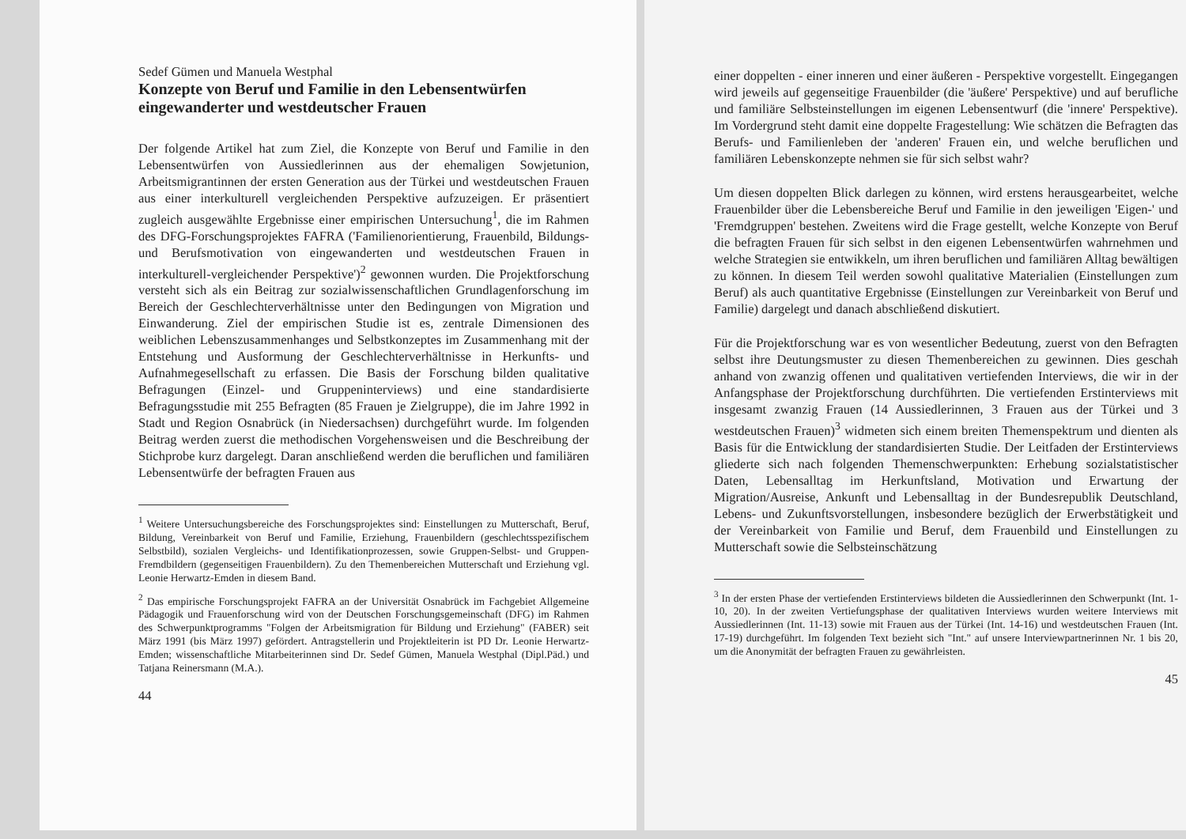Sedef Gümen und Manuela Westphal
Konzepte von Beruf und Familie in den Lebensentwürfen eingewanderter und westdeutscher Frauen
Der folgende Artikel hat zum Ziel, die Konzepte von Beruf und Familie in den Lebensentwürfen von Aussiedlerinnen aus der ehemaligen Sowjetunion, Arbeitsmigrantinnen der ersten Generation aus der Türkei und westdeutschen Frauen aus einer interkulturell vergleichenden Perspektive aufzuzeigen. Er präsentiert zugleich ausgewählte Ergebnisse einer empirischen Untersuchung<sup>1</sup>, die im Rahmen des DFG-Forschungsprojektes FAFRA ('Familienorientierung, Frauenbild, Bildungs- und Berufsmotivation von eingewanderten und westdeutschen Frauen in interkulturell-vergleichender Perspektive')<sup>2</sup> gewonnen wurden. Die Projektforschung versteht sich als ein Beitrag zur sozialwissenschaftlichen Grundlagenforschung im Bereich der Geschlechterverhältnisse unter den Bedingungen von Migration und Einwanderung. Ziel der empirischen Studie ist es, zentrale Dimensionen des weiblichen Lebenszusammenhanges und Selbstkonzeptes im Zusammenhang mit der Entstehung und Ausformung der Geschlechterverhältnisse in Herkunfts- und Aufnahmegesellschaft zu erfassen. Die Basis der Forschung bilden qualitative Befragungen (Einzel- und Gruppeninterviews) und eine standardisierte Befragungsstudie mit 255 Befragten (85 Frauen je Zielgruppe), die im Jahre 1992 in Stadt und Region Osnabrück (in Niedersachsen) durchgeführt wurde. Im folgenden Beitrag werden zuerst die methodischen Vorgehensweisen und die Beschreibung der Stichprobe kurz dargelegt. Daran anschließend werden die beruflichen und familiären Lebensentwürfe der befragten Frauen aus
<sup>1</sup> Weitere Untersuchungsbereiche des Forschungsprojektes sind: Einstellungen zu Mutterschaft, Beruf, Bildung, Vereinbarkeit von Beruf und Familie, Erziehung, Frauenbildern (geschlechtsspezifischem Selbstbild), sozialen Vergleichs- und Identifikationprozessen, sowie Gruppen-Selbst- und Gruppen-Fremdbildern (gegenseitigen Frauenbildern). Zu den Themenbereichen Mutterschaft und Erziehung vgl. Leonie Herwartz-Emden in diesem Band.
<sup>2</sup> Das empirische Forschungsprojekt FAFRA an der Universität Osnabrück im Fachgebiet Allgemeine Pädagogik und Frauenforschung wird von der Deutschen Forschungsgemeinschaft (DFG) im Rahmen des Schwerpunktprogramms "Folgen der Arbeitsmigration für Bildung und Erziehung" (FABER) seit März 1991 (bis März 1997) gefördert. Antragstellerin und Projektleiterin ist PD Dr. Leonie Herwartz-Emden; wissenschaftliche Mitarbeiterinnen sind Dr. Sedef Gümen, Manuela Westphal (Dipl.Päd.) und Tatjana Reinersmann (M.A.).
44
einer doppelten - einer inneren und einer äußeren - Perspektive vorgestellt. Eingegangen wird jeweils auf gegenseitige Frauenbilder (die 'äußere' Perspektive) und auf berufliche und familiäre Selbsteinstellungen im eigenen Lebensentwurf (die 'innere' Perspektive). Im Vordergrund steht damit eine doppelte Fragestellung: Wie schätzen die Befragten das Berufs- und Familienleben der 'anderen' Frauen ein, und welche beruflichen und familiären Lebenskonzepte nehmen sie für sich selbst wahr?
Um diesen doppelten Blick darlegen zu können, wird erstens herausgearbeitet, welche Frauenbilder über die Lebensbereiche Beruf und Familie in den jeweiligen 'Eigen-' und 'Fremdgruppen' bestehen. Zweitens wird die Frage gestellt, welche Konzepte von Beruf die befragten Frauen für sich selbst in den eigenen Lebensentwürfen wahrnehmen und welche Strategien sie entwikkeln, um ihren beruflichen und familiären Alltag bewältigen zu können. In diesem Teil werden sowohl qualitative Materialien (Einstellungen zum Beruf) als auch quantitative Ergebnisse (Einstellungen zur Vereinbarkeit von Beruf und Familie) dargelegt und danach abschließend diskutiert.
Für die Projektforschung war es von wesentlicher Bedeutung, zuerst von den Befragten selbst ihre Deutungsmuster zu diesen Themenbereichen zu gewinnen. Dies geschah anhand von zwanzig offenen und qualitativen vertiefenden Interviews, die wir in der Anfangsphase der Projektforschung durchführten. Die vertiefenden Erstinterviews mit insgesamt zwanzig Frauen (14 Aussiedlerinnen, 3 Frauen aus der Türkei und 3 westdeutschen Frauen)<sup>3</sup> widmeten sich einem breiten Themenspektrum und dienten als Basis für die Entwicklung der standardisierten Studie. Der Leitfaden der Erstinterviews gliederte sich nach folgenden Themenschwerpunkten: Erhebung sozialstatistischer Daten, Lebensalltag im Herkunftsland, Motivation und Erwartung der Migration/Ausreise, Ankunft und Lebensalltag in der Bundesrepublik Deutschland, Lebens- und Zukunftsvorstellungen, insbesondere bezüglich der Erwerbstätigkeit und der Vereinbarkeit von Familie und Beruf, dem Frauenbild und Einstellungen zu Mutterschaft sowie die Selbsteinschätzung
<sup>3</sup> In der ersten Phase der vertiefenden Erstinterviews bildeten die Aussiedlerinnen den Schwerpunkt (Int. 1-10, 20). In der zweiten Vertiefungsphase der qualitativen Interviews wurden weitere Interviews mit Aussiedlerinnen (Int. 11-13) sowie mit Frauen aus der Türkei (Int. 14-16) und westdeutschen Frauen (Int. 17-19) durchgeführt. Im folgenden Text bezieht sich "Int." auf unsere Interviewpartnerinnen Nr. 1 bis 20, um die Anonymität der befragten Frauen zu gewährleisten.
45